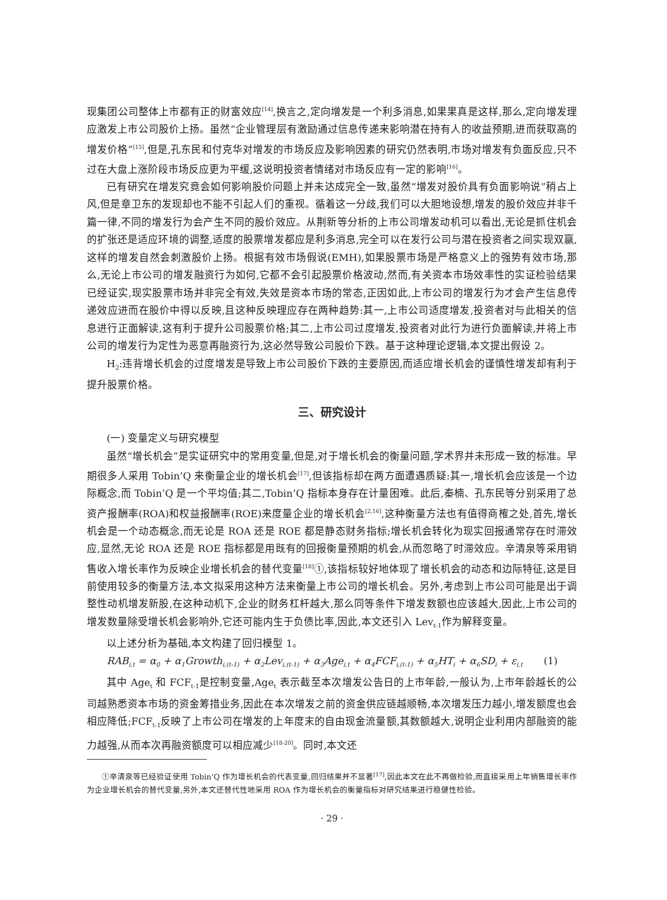现集团公司整体上市都有正的财富效应<sup>[14]</sup>,换言之,定向增发是一个利多消息,如果果真是这样,那么,定向增发理应激发上市公司股价上扬。虽然“企业管理层有激励通过信息传递来影响潜在持有人的收益预期,进而获取高的增发价格”<sup>[15]</sup>,但是,孔东民和付克华对增发的市场反应及影响因素的研究仍然表明,市场对增发有负面反应,只不过在大盘上涨阶段市场反应更为平缓,这说明投资者情绪对市场反应有一定的影响<sup>[16]</sup>。
已有研究在增发究竟会如何影响股价问题上并未达成完全一致,虽然“增发对股价具有负面影响说”稍占上风,但是章卫东的发现却也不能不引起人们的重视。循着这一分歧,我们可以大胆地设想,增发的股价效应并非千篇一律,不同的增发行为会产生不同的股价效应。从荆新等分析的上市公司增发动机可以看出,无论是抓住机会的扩张还是适应环境的调整,适度的股票增发都应是利多消息,完全可以在发行公司与潜在投资者之间实现双赢,这样的增发自然会刺激股价上扬。根据有效市场假说(EMH),如果股票市场是严格意义上的强势有效市场,那么,无论上市公司的增发融资行为如何,它都不会引起股票价格波动,然而,有关资本市场效率性的实证检验结果已经证实,现实股票市场并非完全有效,失效是资本市场的常态,正因如此,上市公司的增发行为才会产生信息传递效应进而在股价中得以反映,且这种反映理应存在两种趋势:其一,上市公司适度增发,投资者对与此相关的信息进行正面解读,这有利于提升公司股票价格;其二,上市公司过度增发,投资者对此行为进行负面解读,并将上市公司的增发行为定性为恶意再融资行为,这必然导致公司股价下跌。基于这种理论逻辑,本文提出假设 2。
H<sub>2</sub>:违背增长机会的过度增发是导致上市公司股价下跌的主要原因,而适应增长机会的谨慎性增发却有利于提升股票价格。
三、研究设计
(一) 变量定义与研究模型
虽然“增长机会”是实证研究中的常用变量,但是,对于增长机会的衡量问题,学术界并未形成一致的标准。早期很多人采用 Tobin’Q 来衡量企业的增长机会<sup>[17]</sup>,但该指标却在两方面遭遇质疑:其一,增长机会应该是一个边际概念,而 Tobin’Q 是一个平均值;其二,Tobin’Q 指标本身存在计量困难。此后,秦楠、孔东民等分别采用了总资产报酬率(ROA)和权益报酬率(ROE)来度量企业的增长机会<sup>[2,16]</sup>,这种衡量方法也有值得商榷之处,首先,增长机会是一个动态概念,而无论是 ROA 还是 ROE 都是静态财务指标;增长机会转化为现实回报通常存在时滞效应,显然,无论 ROA 还是 ROE 指标都是用既有的回报衡量预期的机会,从而忽略了时滞效应。辛清泉等采用销售收入增长率作为反映企业增长机会的替代变量<sup>[18]</sup>①,该指标较好地体现了增长机会的动态和边际特征,这是目前使用较多的衡量方法,本文拟采用这种方法来衡量上市公司的增长机会。另外,考虑到上市公司可能是出于调整性动机增发新股,在这种动机下,企业的财务杠杆越大,那么同等条件下增发数额也应该越大,因此,上市公司的增发数量除受增长机会影响外,它还可能内生于负债比率,因此,本文还引入 Lev<sub>t-1</sub>作为解释变量。
以上述分析为基础,本文构建了回归模型 1。
RAB<sub>i,t</sub> = α<sub>0</sub> + α<sub>1</sub>Growth<sub>i,(t-1)</sub> + α<sub>2</sub>Lev<sub>i,(t-1)</sub> + α<sub>3</sub>Age<sub>i,t</sub> + α<sub>4</sub>FCF<sub>i,(t-1)</sub> + α<sub>5</sub>HT<sub>i</sub> + α<sub>6</sub>SD<sub>i</sub> + ε<sub>i,t</sub> (1)
其中 Age<sub>t</sub> 和 FCF<sub>t-1</sub>是控制变量,Age<sub>t</sub> 表示截至本次增发公告日的上市年龄,一般认为,上市年龄越长的公司越熟悉资本市场的资金筹措业务,因此在本次增发之前的资金供应链越顺畅,本次增发压力越小,增发额度也会相应降低;FCF<sub>t-1</sub>反映了上市公司在增发的上年度末的自由现金流量额,其数额越大,说明企业利用内部融资的能力越强,从而本次再融资额度可以相应减少<sup>[18-20]</sup>。同时,本文还
①辛清泉等已经验证使用 Tobin’Q 作为增长机会的代表变量,回归结果并不显著<sup>[17]</sup>,因此本文在此不再做检验,而直接采用上年销售增长率作为企业增长机会的替代变量,另外,本文还替代性地采用 ROA 作为增长机会的衡量指标对研究结果进行稳健性检验。
· 29 ·